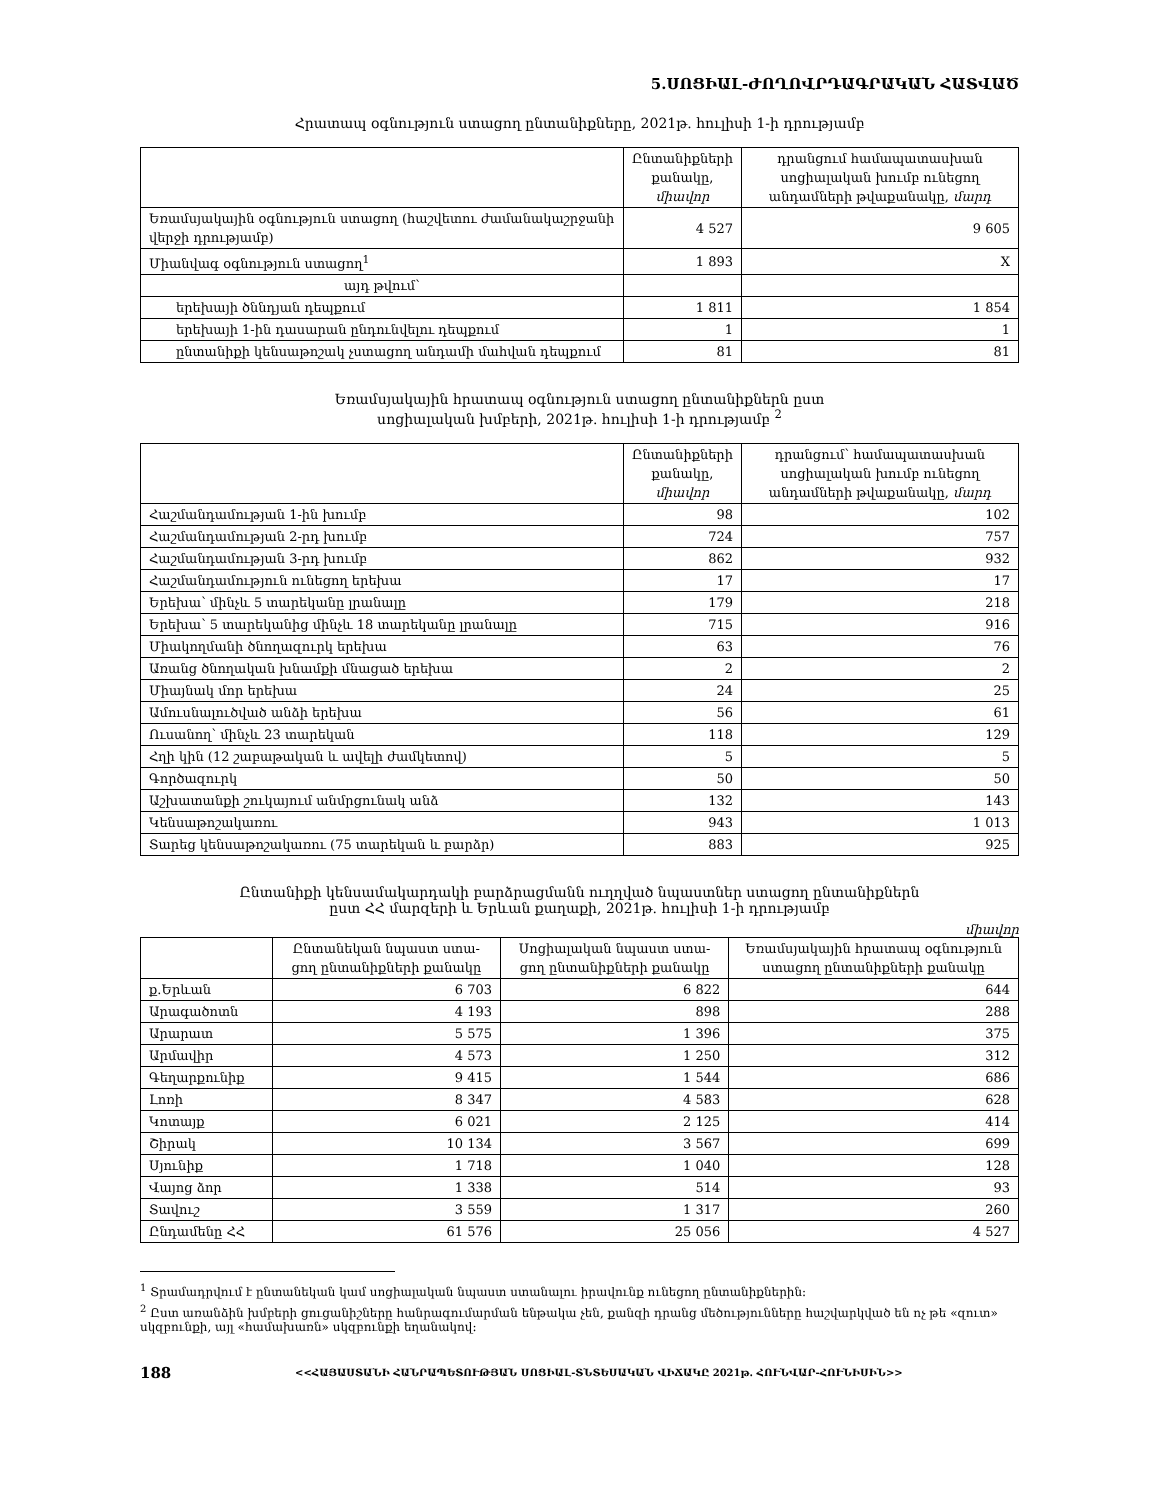5.ՍՈՑԻԱԼ-ԺՈՂՈՎՐԴԱԳՐԱԿԱՆ ՀԱՏՎԱԾ
Հրատապ օգնություն ստացող ընտանիքները, 2021թ. հուլիսի 1-ի դրությամբ
| | Ընտանիքների քանակը, միավոր | դրանցում համապատասխան սոցիալական խումբ ունեցող անդամների թվաքանակը, մարդ |
| --- | --- | --- |
| Եռամսյակային օգնություն ստացող (հաշվետու ժամանակաշրջանի վերջի դրությամբ) | 4 527 | 9 605 |
| Միանվագ օգնություն ստացող<sup>1</sup> | 1 893 | X |
| այդ թվում՝ | | |
| երեխայի ծննդյան դեպքում | 1 811 | 1 854 |
| երեխայի 1-ին դասարան ընդունվելու դեպքում | 1 | 1 |
| ընտանիքի կենսաթոշակ չստացող անդամի մահվան դեպքում | 81 | 81 |
Եռամսյակային հրատապ օգնություն ստացող ընտանիքներն ըստ
սոցիալական խմբերի, 2021թ. հուլիսի 1-ի դրությամբ <sup>2</sup>
| | Ընտանիքների քանակը, միավոր | դրանցում՝ համապատասխան սոցիալական խումբ ունեցող անդամների թվաքանակը, մարդ |
| --- | --- | --- |
| Հաշմանդամության 1-ին խումբ | 98 | 102 |
| Հաշմանդամության 2-րդ խումբ | 724 | 757 |
| Հաշմանդամության 3-րդ խումբ | 862 | 932 |
| Հաշմանդամություն ունեցող երեխա | 17 | 17 |
| Երեխա՝ մինչև 5 տարեկանը լրանալը | 179 | 218 |
| Երեխա՝ 5 տարեկանից մինչև 18 տարեկանը լրանալը | 715 | 916 |
| Միակողմանի ծնողազուրկ երեխա | 63 | 76 |
| Առանց ծնողական խնամքի մնացած երեխա | 2 | 2 |
| Միայնակ մոր երեխա | 24 | 25 |
| Ամուսնալուծված անձի երեխա | 56 | 61 |
| Ուսանող՝ մինչև 23 տարեկան | 118 | 129 |
| Հղի կին (12 շաբաթական և ավելի ժամկետով) | 5 | 5 |
| Գործազուրկ | 50 | 50 |
| Աշխատանքի շուկայում անմրցունակ անձ | 132 | 143 |
| Կենսաթոշակառու | 943 | 1 013 |
| Տարեց կենսաթոշակառու (75 տարեկան և բարձր) | 883 | 925 |
Ընտանիքի կենսամակարդակի բարձրացմանն ուղղված նպաստներ ստացող ընտանիքներն
ըստ ՀՀ մարզերի և Երևան քաղաքի, 2021թ. հուլիսի 1-ի դրությամբ
միավոր
| | Ընտանեկան նպաստ ստա-ցող ընտանիքների քանակը | Սոցիալական նպաստ ստա-ցող ընտանիքների քանակը | Եռամսյակային հրատապ օգնություն ստացող ընտանիքների քանակը |
| --- | --- | --- | --- |
| ք.Երևան | 6 703 | 6 822 | 644 |
| Արագածոտն | 4 193 | 898 | 288 |
| Արարատ | 5 575 | 1 396 | 375 |
| Արմավիր | 4 573 | 1 250 | 312 |
| Գեղարքունիք | 9 415 | 1 544 | 686 |
| Լոռի | 8 347 | 4 583 | 628 |
| Կոտայք | 6 021 | 2 125 | 414 |
| Շիրակ | 10 134 | 3 567 | 699 |
| Սյունիք | 1 718 | 1 040 | 128 |
| Վայոց ձոր | 1 338 | 514 | 93 |
| Տավուշ | 3 559 | 1 317 | 260 |
| Ընդամենը ՀՀ | 61 576 | 25 056 | 4 527 |
<sup>1</sup> Տրամադրվում է ընտանեկան կամ սոցիալական նպաստ ստանալու իրավունք ունեցող ընտանիքներին:
<sup>2</sup> Ըստ առանձին խմբերի ցուցանիշները հանրագումարման ենթակա չեն, քանզի դրանց մեծությունները հաշվարկված են ոչ թե «զուտ» սկզբունքի, այլ «համախառն» սկզբունքի եղանակով:
188 <<ՀԱՅԱՍՏԱՆԻ ՀԱՆՐԱՊԵՏՈՒԹՅԱՆ ՍՈՑԻԱԼ-ՏՆՏԵՍԱԿԱՆ ՎԻՃԱԿԸ 2021թ. ՀՈՒՆՎԱՐ-ՀՈՒՆԻՍԻՆ>>